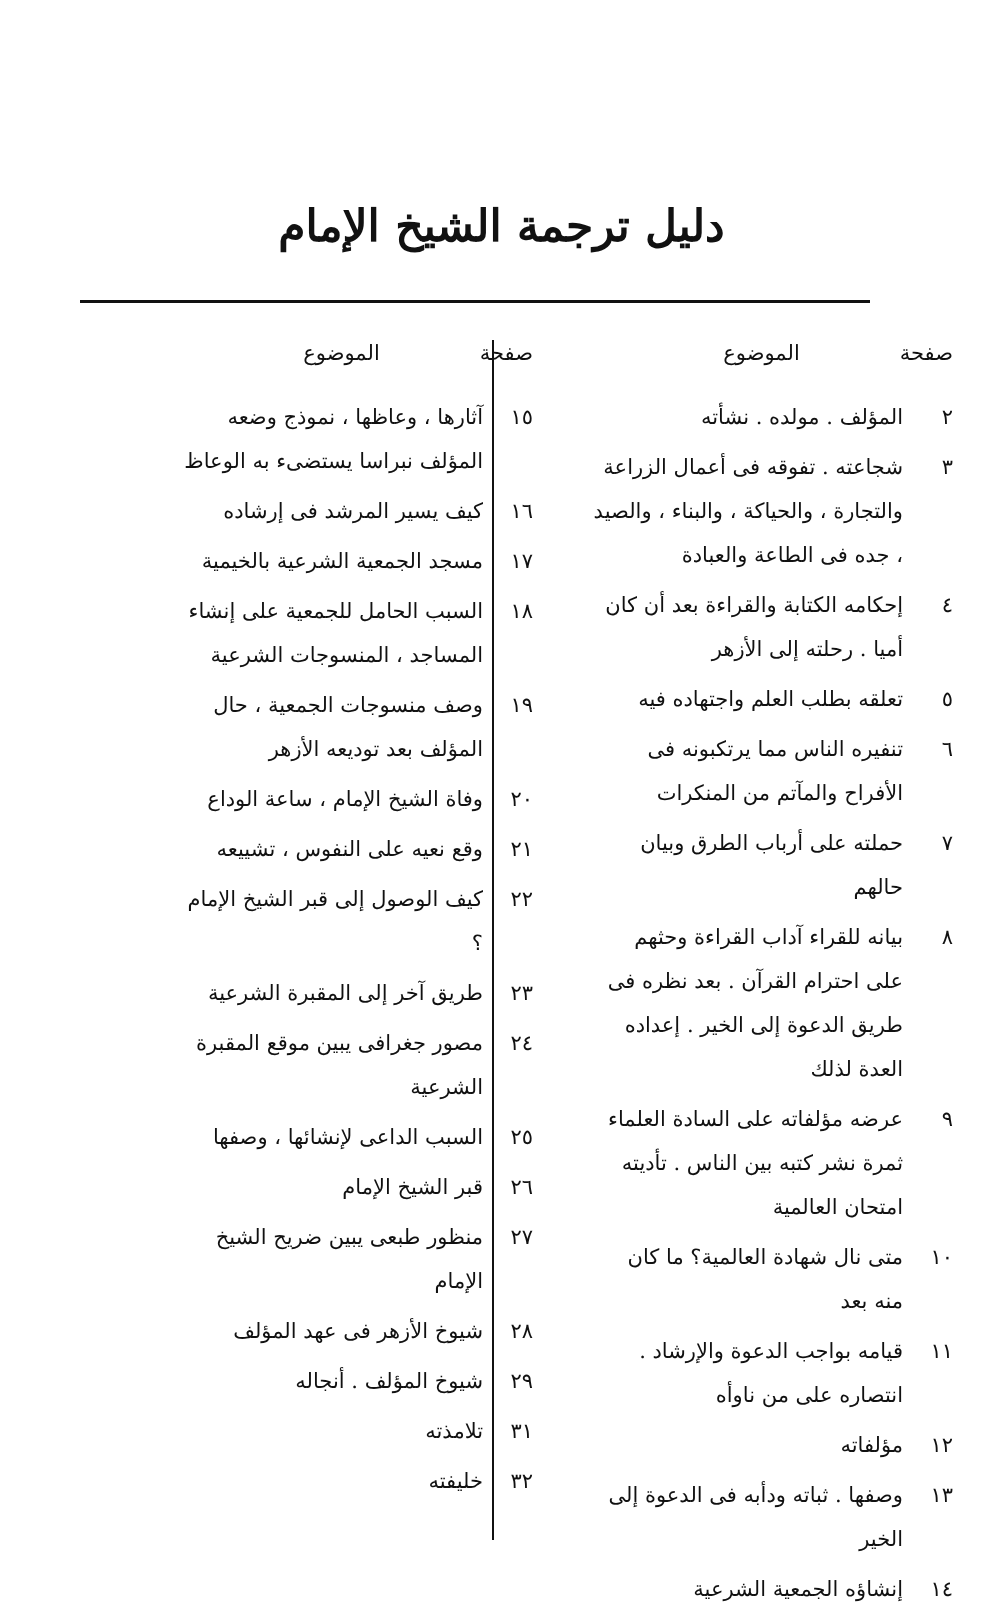دليل ترجمة الشيخ الإمام
صفحة الموضوع
٢ المؤلف . مولده . نشأته
٣ شجاعته . تفوقه فى أعمال الزراعة والتجارة ، والحياكة ، والبناء ، والصيد ، جده فى الطاعة والعبادة
٤ إحكامه الكتابة والقراءة بعد أن كان أميا . رحلته إلى الأزهر
٥ تعلقه بطلب العلم واجتهاده فيه
٦ تنفيره الناس مما يرتكبونه فى الأفراح والمآتم من المنكرات
٧ حملته على أرباب الطرق وبيان حالهم
٨ بيانه للقراء آداب القراءة وحثهم على احترام القرآن . بعد نظره فى طريق الدعوة إلى الخير . إعداده العدة لذلك
٩ عرضه مؤلفاته على السادة العلماء ثمرة نشر كتبه بين الناس . تأديته امتحان العالمية
١٠ متى نال شهادة العالمية؟ ما كان منه بعد
١١ قيامه بواجب الدعوة والإرشاد . انتصاره على من ناوأه
١٢ مؤلفاته
١٣ وصفها . ثباته ودأبه فى الدعوة إلى الخير
١٤ إنشاؤه الجمعية الشرعية
صفحة الموضوع
١٥ آثارها ، وعاظها ، نموذج وضعه المؤلف نبراسا يستضىء به الوعاظ
١٦ كيف يسير المرشد فى إرشاده
١٧ مسجد الجمعية الشرعية بالخيمية
١٨ السبب الحامل للجمعية على إنشاء المساجد ، المنسوجات الشرعية
١٩ وصف منسوجات الجمعية ، حال المؤلف بعد توديعه الأزهر
٢٠ وفاة الشيخ الإمام ، ساعة الوداع
٢١ وقع نعيه على النفوس ، تشييعه
٢٢ كيف الوصول إلى قبر الشيخ الإمام ؟
٢٣ طريق آخر إلى المقبرة الشرعية
٢٤ مصور جغرافى يبين موقع المقبرة الشرعية
٢٥ السبب الداعى لإنشائها ، وصفها
٢٦ قبر الشيخ الإمام
٢٧ منظور طبعى يبين ضريح الشيخ الإمام
٢٨ شيوخ الأزهر فى عهد المؤلف
٢٩ شيوخ المؤلف . أنجاله
٣١ تلامذته
٣٢ خليفته